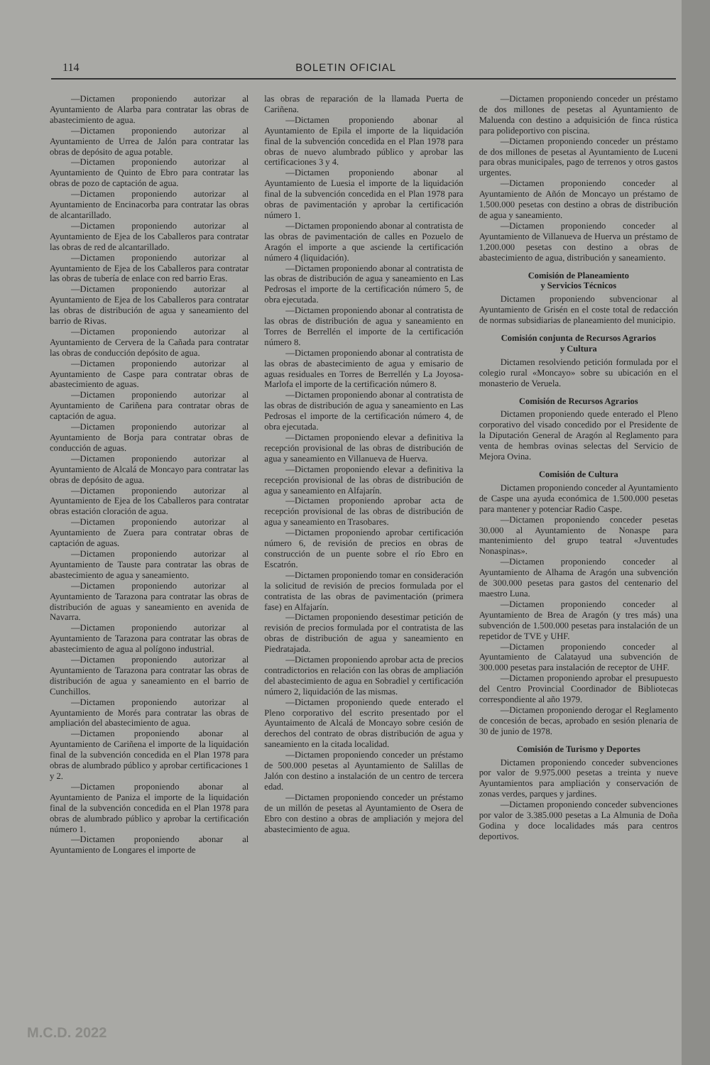114 BOLETIN OFICIAL
—Dictamen proponiendo autorizar al Ayuntamiento de Alarba para contratar las obras de abastecimiento de agua.
—Dictamen proponiendo autorizar al Ayuntamiento de Urrea de Jalón para contratar las obras de depósito de agua potable.
—Dictamen proponiendo autorizar al Ayuntamiento de Quinto de Ebro para contratar las obras de pozo de captación de agua.
—Dictamen proponiendo autorizar al Ayuntamiento de Encinacorba para contratar las obras de alcantarillado.
—Dictamen proponiendo autorizar al Ayuntamiento de Ejea de los Caballeros para contratar las obras de red de alcantarillado.
—Dictamen proponiendo autorizar al Ayuntamiento de Ejea de los Caballeros para contratar las obras de tubería de enlace con red barrio Eras.
—Dictamen proponiendo autorizar al Ayuntamiento de Ejea de los Caballeros para contratar las obras de distribución de agua y saneamiento del barrio de Rivas.
—Dictamen proponiendo autorizar al Ayuntamiento de Cervera de la Cañada para contratar las obras de conducción depósito de agua.
—Dictamen proponiendo autorizar al Ayuntamiento de Caspe para contratar obras de abastecimiento de aguas.
—Dictamen proponiendo autorizar al Ayuntamiento de Cariñena para contratar obras de captación de agua.
—Dictamen proponiendo autorizar al Ayuntamiento de Borja para contratar obras de conducción de aguas.
—Dictamen proponiendo autorizar al Ayuntamiento de Alcalá de Moncayo para contratar las obras de depósito de agua.
—Dictamen proponiendo autorizar al Ayuntamiento de Ejea de los Caballeros para contratar obras estación cloración de agua.
—Dictamen proponiendo autorizar al Ayuntamiento de Zuera para contratar obras de captación de aguas.
—Dictamen proponiendo autorizar al Ayuntamiento de Tauste para contratar las obras de abastecimiento de agua y saneamiento.
—Dictamen proponiendo autorizar al Ayuntamiento de Tarazona para contratar las obras de distribución de aguas y saneamiento en avenida de Navarra.
—Dictamen proponiendo autorizar al Ayuntamiento de Tarazona para contratar las obras de abastecimiento de agua al polígono industrial.
—Dictamen proponiendo autorizar al Ayuntamiento de Tarazona para contratar las obras de distribución de agua y saneamiento en el barrio de Cunchillos.
—Dictamen proponiendo autorizar al Ayuntamiento de Morés para contratar las obras de ampliación del abastecimiento de agua.
—Dictamen proponiendo abonar al Ayuntamiento de Cariñena el importe de la liquidación final de la subvención concedida en el Plan 1978 para obras de alumbrado público y aprobar certificaciones 1 y 2.
—Dictamen proponiendo abonar al Ayuntamiento de Paniza el importe de la liquidación final de la subvención concedida en el Plan 1978 para obras de alumbrado público y aprobar la certificación número 1.
—Dictamen proponiendo abonar al Ayuntamiento de Longares el importe de
las obras de reparación de la llamada Puerta de Cariñena.
—Dictamen proponiendo abonar al Ayuntamiento de Epila el importe de la liquidación final de la subvención concedida en el Plan 1978 para obras de nuevo alumbrado público y aprobar las certificaciones 3 y 4.
—Dictamen proponiendo abonar al Ayuntamiento de Luesia el importe de la liquidación final de la subvención concedida en el Plan 1978 para obras de pavimentación y aprobar la certificación número 1.
—Dictamen proponiendo abonar al contratista de las obras de pavimentación de calles en Pozuelo de Aragón el importe a que asciende la certificación número 4 (liquidación).
—Dictamen proponiendo abonar al contratista de las obras de distribución de agua y saneamiento en Las Pedrosas el importe de la certificación número 5, de obra ejecutada.
—Dictamen proponiendo abonar al contratista de las obras de distribución de agua y saneamiento en Torres de Berrellén el importe de la certificación número 8.
—Dictamen proponiendo abonar al contratista de las obras de abastecimiento de agua y emisario de aguas residuales en Torres de Berrellén y La Joyosa-Marlofa el importe de la certificación número 8.
—Dictamen proponiendo abonar al contratista de las obras de distribución de agua y saneamiento en Las Pedrosas el importe de la certificación número 4, de obra ejecutada.
—Dictamen proponiendo elevar a definitiva la recepción provisional de las obras de distribución de agua y saneamiento en Villanueva de Huerva.
—Dictamen proponiendo elevar a definitiva la recepción provisional de las obras de distribución de agua y saneamiento en Alfajarín.
—Dictamen proponiendo aprobar acta de recepción provisional de las obras de distribución de agua y saneamiento en Trasobares.
—Dictamen proponiendo aprobar certificación número 6, de revisión de precios en obras de construcción de un puente sobre el río Ebro en Escatrón.
—Dictamen proponiendo tomar en consideración la solicitud de revisión de precios formulada por el contratista de las obras de pavimentación (primera fase) en Alfajarín.
—Dictamen proponiendo desestimar petición de revisión de precios formulada por el contratista de las obras de distribución de agua y saneamiento en Piedratajada.
—Dictamen proponiendo aprobar acta de precios contradictorios en relación con las obras de ampliación del abastecimiento de agua en Sobradiel y certificación número 2, liquidación de las mismas.
—Dictamen proponiendo quede enterado el Pleno corporativo del escrito presentado por el Ayuntaimento de Alcalá de Moncayo sobre cesión de derechos del contrato de obras distribución de agua y saneamiento en la citada localidad.
—Dictamen proponiendo conceder un préstamo de 500.000 pesetas al Ayuntamiento de Salillas de Jalón con destino a instalación de un centro de tercera edad.
—Dictamen proponiendo conceder un préstamo de un millón de pesetas al Ayuntamiento de Osera de Ebro con destino a obras de ampliación y mejora del abastecimiento de agua.
—Dictamen proponiendo conceder un préstamo de dos millones de pesetas al Ayuntamiento de Maluenda con destino a adquisición de finca rústica para polideportivo con piscina.
—Dictamen proponiendo conceder un préstamo de dos millones de pesetas al Ayuntamiento de Luceni para obras municipales, pago de terrenos y otros gastos urgentes.
—Dictamen proponiendo conceder al Ayuntamiento de Añón de Moncayo un préstamo de 1.500.000 pesetas con destino a obras de distribución de agua y saneamiento.
—Dictamen proponiendo conceder al Ayuntamiento de Villanueva de Huerva un préstamo de 1.200.000 pesetas con destino a obras de abastecimiento de agua, distribución y saneamiento.
Comisión de Planeamiento
y Servicios Técnicos
Dictamen proponiendo subvencionar al Ayuntamiento de Grisén en el coste total de redacción de normas subsidiarias de planeamiento del municipio.
Comisión conjunta de Recursos Agrarios
y Cultura
Dictamen resolviendo petición formulada por el colegio rural «Moncayo» sobre su ubicación en el monasterio de Veruela.
Comisión de Recursos Agrarios
Dictamen proponiendo quede enterado el Pleno corporativo del visado concedido por el Presidente de la Diputación General de Aragón al Reglamento para venta de hembras ovinas selectas del Servicio de Mejora Ovina.
Comisión de Cultura
Dictamen proponiendo conceder al Ayuntamiento de Caspe una ayuda económica de 1.500.000 pesetas para mantener y potenciar Radio Caspe.
—Dictamen proponiendo conceder pesetas 30.000 al Ayuntamiento de Nonaspe para mantenimiento del grupo teatral «Juventudes Nonaspinas».
—Dictamen proponiendo conceder al Ayuntamiento de Alhama de Aragón una subvención de 300.000 pesetas para gastos del centenario del maestro Luna.
—Dictamen proponiendo conceder al Ayuntamiento de Brea de Aragón (y tres más) una subvención de 1.500.000 pesetas para instalación de un repetidor de TVE y UHF.
—Dictamen proponiendo conceder al Ayuntamiento de Calatayud una subvención de 300.000 pesetas para instalación de receptor de UHF.
—Dictamen proponiendo aprobar el presupuesto del Centro Provincial Coordinador de Bibliotecas correspondiente al año 1979.
—Dictamen proponiendo derogar el Reglamento de concesión de becas, aprobado en sesión plenaria de 30 de junio de 1978.
Comisión de Turismo y Deportes
Dictamen proponiendo conceder subvenciones por valor de 9.975.000 pesetas a treinta y nueve Ayuntamientos para ampliación y conservación de zonas verdes, parques y jardines.
—Dictamen proponiendo conceder subvenciones por valor de 3.385.000 pesetas a La Almunia de Doña Godina y doce localidades más para centros deportivos.
M.C.D. 2022